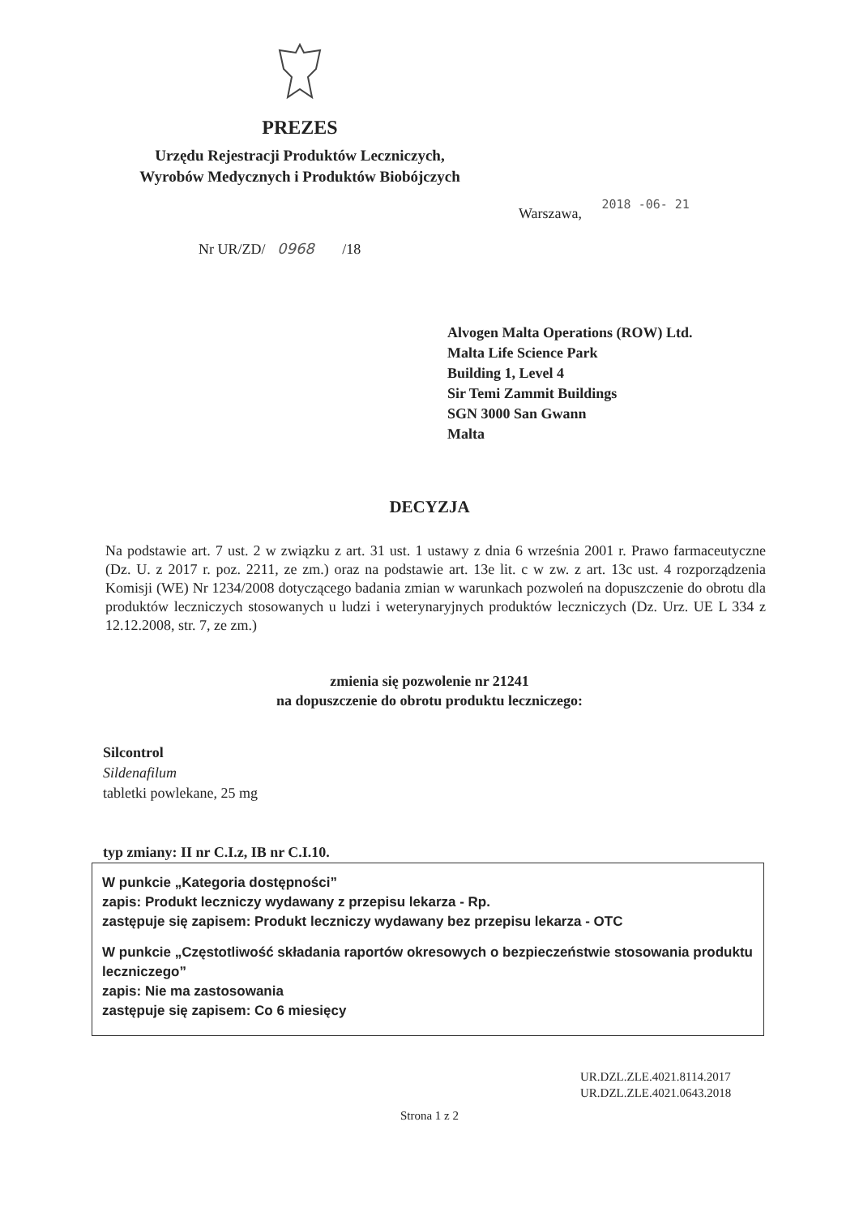PREZES
Urzędu Rejestracji Produktów Leczniczych,
Wyrobów Medycznych i Produktów Biobójczych
Warszawa, 2018 -06- 21
Nr UR/ZD/ 0968 /18
Alvogen Malta Operations (ROW) Ltd.
Malta Life Science Park
Building 1, Level 4
Sir Temi Zammit Buildings
SGN 3000 San Gwann
Malta
DECYZJA
Na podstawie art. 7 ust. 2 w związku z art. 31 ust. 1 ustawy z dnia 6 września 2001 r. Prawo farmaceutyczne (Dz. U. z 2017 r. poz. 2211, ze zm.) oraz na podstawie art. 13e lit. c w zw. z art. 13c ust. 4 rozporządzenia Komisji (WE) Nr 1234/2008 dotyczącego badania zmian w warunkach pozwoleń na dopuszczenie do obrotu dla produktów leczniczych stosowanych u ludzi i weterynaryjnych produktów leczniczych (Dz. Urz. UE L 334 z 12.12.2008, str. 7, ze zm.)
zmienia się pozwolenie nr 21241
na dopuszczenie do obrotu produktu leczniczego:
Silcontrol
Sildenafilum
tabletki powlekane, 25 mg
typ zmiany: II nr C.I.z, IB nr C.I.10.
W punkcie „Kategoria dostępności”
zapis: Produkt leczniczy wydawany z przepisu lekarza - Rp.
zastępuje się zapisem: Produkt leczniczy wydawany bez przepisu lekarza - OTC
W punkcie „Częstotliwość składania raportów okresowych o bezpieczeństwie stosowania produktu leczniczego”
zapis: Nie ma zastosowania
zastępuje się zapisem: Co 6 miesięcy
UR.DZL.ZLE.4021.8114.2017
UR.DZL.ZLE.4021.0643.2018
Strona 1 z 2